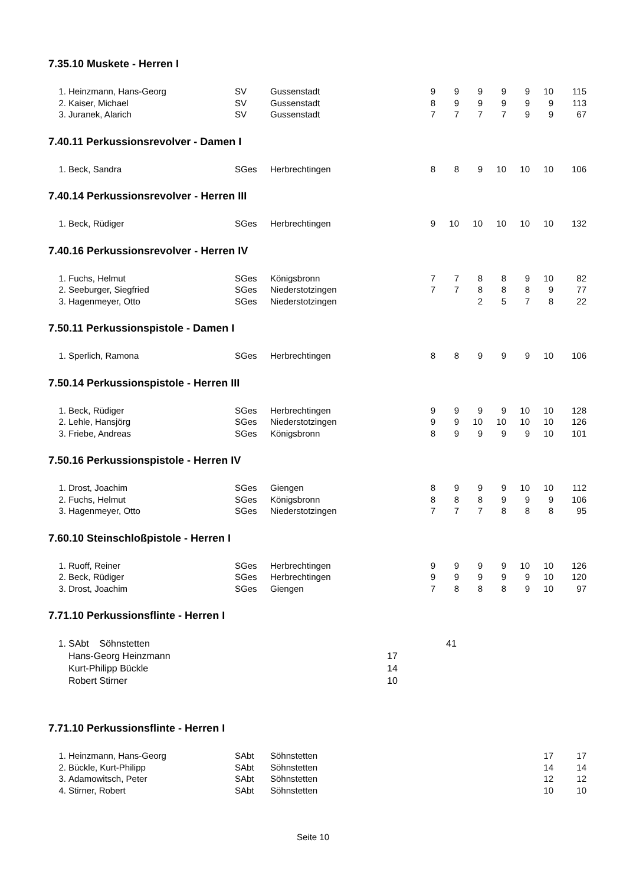7.35.10 Muskete - Herren I
| 1. | Heinzmann, Hans-Georg | SV | Gussenstadt | 9 | 9 | 9 | 9 | 9 | 10 | 115 |
| 2. | Kaiser, Michael | SV | Gussenstadt | 8 | 9 | 9 | 9 | 9 | 9 | 113 |
| 3. | Juranek, Alarich | SV | Gussenstadt | 7 | 7 | 7 | 7 | 9 | 9 | 67 |
7.40.11 Perkussionsrevolver - Damen I
| 1. | Beck, Sandra | SGes | Herbrechtingen | 8 | 8 | 9 | 10 | 10 | 10 | 106 |
7.40.14 Perkussionsrevolver - Herren III
| 1. | Beck, Rüdiger | SGes | Herbrechtingen | 9 | 10 | 10 | 10 | 10 | 10 | 132 |
7.40.16 Perkussionsrevolver - Herren IV
| 1. | Fuchs, Helmut | SGes | Königsbronn | 7 | 7 | 8 | 8 | 9 | 10 | 82 |
| 2. | Seeburger, Siegfried | SGes | Niederstotzingen | 7 | 7 | 8 | 8 | 8 | 9 | 77 |
| 3. | Hagenmeyer, Otto | SGes | Niederstotzingen | | | 2 | 5 | 7 | 8 | 22 |
7.50.11 Perkussionspistole - Damen I
| 1. | Sperlich, Ramona | SGes | Herbrechtingen | 8 | 8 | 9 | 9 | 9 | 10 | 106 |
7.50.14 Perkussionspistole - Herren III
| 1. | Beck, Rüdiger | SGes | Herbrechtingen | 9 | 9 | 9 | 9 | 10 | 10 | 128 |
| 2. | Lehle, Hansjörg | SGes | Niederstotzingen | 9 | 9 | 10 | 10 | 10 | 10 | 126 |
| 3. | Friebe, Andreas | SGes | Königsbronn | 8 | 9 | 9 | 9 | 9 | 10 | 101 |
7.50.16 Perkussionspistole - Herren IV
| 1. | Drost, Joachim | SGes | Giengen | 8 | 9 | 9 | 9 | 10 | 10 | 112 |
| 2. | Fuchs, Helmut | SGes | Königsbronn | 8 | 8 | 8 | 9 | 9 | 9 | 106 |
| 3. | Hagenmeyer, Otto | SGes | Niederstotzingen | 7 | 7 | 7 | 8 | 8 | 8 | 95 |
7.60.10 Steinschloßpistole - Herren I
| 1. | Ruoff, Reiner | SGes | Herbrechtingen | 9 | 9 | 9 | 9 | 10 | 10 | 126 |
| 2. | Beck, Rüdiger | SGes | Herbrechtingen | 9 | 9 | 9 | 9 | 9 | 10 | 120 |
| 3. | Drost, Joachim | SGes | Giengen | 7 | 8 | 8 | 8 | 9 | 10 | 97 |
7.71.10 Perkussionsflinte - Herren I
| 1. | SAbt Söhnstetten | | 41 |
| | Hans-Georg Heinzmann | 17 | |
| | Kurt-Philipp Bückle | 14 | |
| | Robert Stirner | 10 | |
7.71.10 Perkussionsflinte - Herren I
| 1. | Heinzmann, Hans-Georg | SAbt | Söhnstetten | | | | | | 17 | 17 |
| 2. | Bückle, Kurt-Philipp | SAbt | Söhnstetten | | | | | | 14 | 14 |
| 3. | Adamowitsch, Peter | SAbt | Söhnstetten | | | | | | 12 | 12 |
| 4. | Stirner, Robert | SAbt | Söhnstetten | | | | | | 10 | 10 |
Seite 10